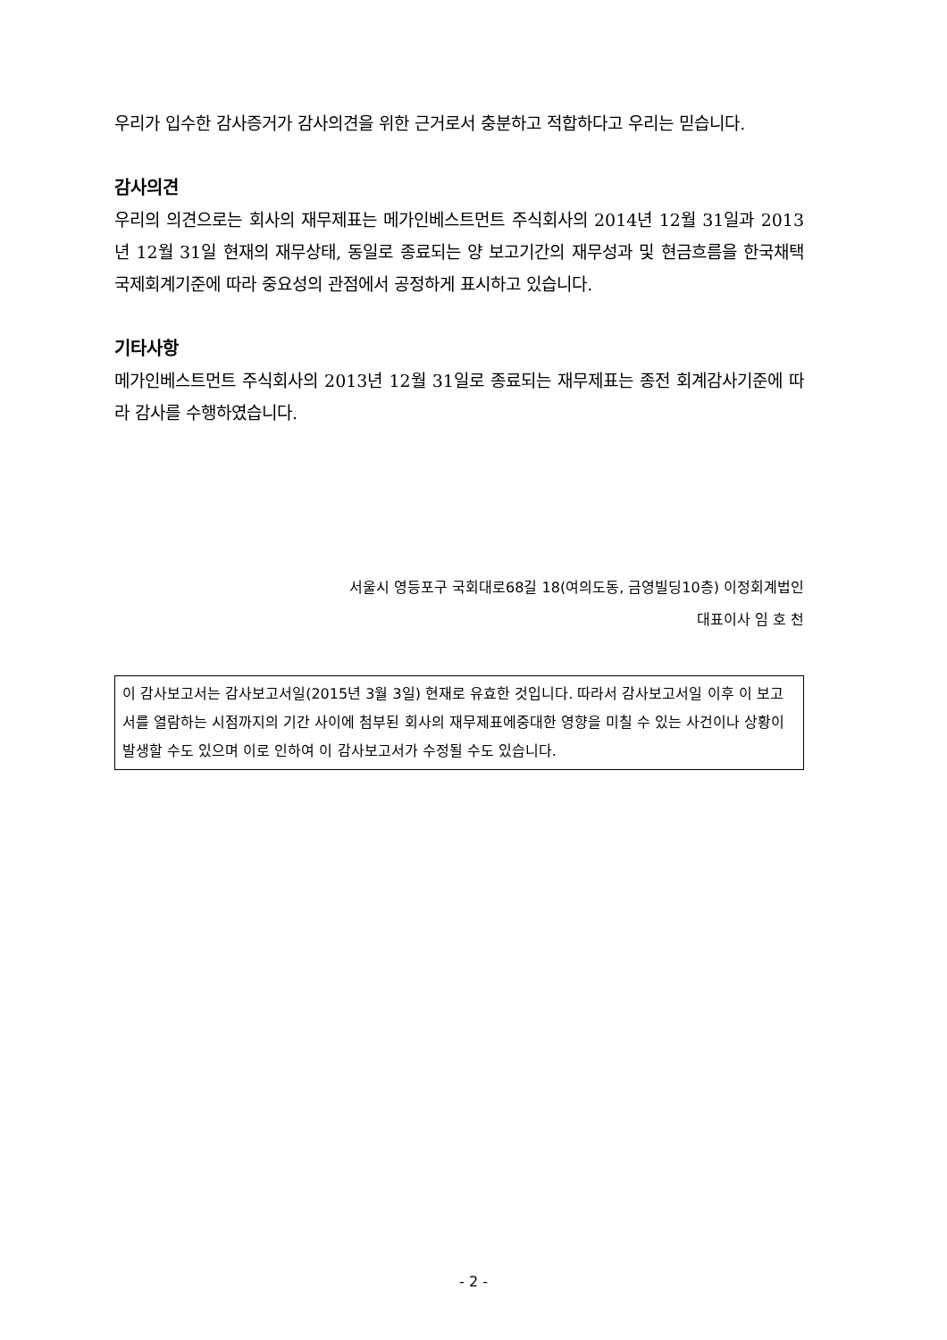우리가 입수한 감사증거가 감사의견을 위한 근거로서 충분하고 적합하다고 우리는 믿습니다.
감사의견
우리의 의견으로는 회사의 재무제표는 메가인베스트먼트 주식회사의 2014년 12월 31일과 2013년 12월 31일 현재의 재무상태, 동일로 종료되는 양 보고기간의 재무성과 및 현금흐름을 한국채택국제회계기준에 따라 중요성의 관점에서 공정하게 표시하고 있습니다.
기타사항
메가인베스트먼트 주식회사의 2013년 12월 31일로 종료되는 재무제표는 종전 회계감사기준에 따라 감사를 수행하였습니다.
서울시 영등포구 국회대로68길 18(여의도동, 금영빌딩10층) 이정회계법인
대표이사 임 호 천
이 감사보고서는 감사보고서일(2015년 3월 3일) 현재로 유효한 것입니다. 따라서 감사보고서일 이후 이 보고서를 열람하는 시점까지의 기간 사이에 첨부된 회사의 재무제표에중대한 영향을 미칠 수 있는 사건이나 상황이 발생할 수도 있으며 이로 인하여 이 감사보고서가 수정될 수도 있습니다.
- 2 -